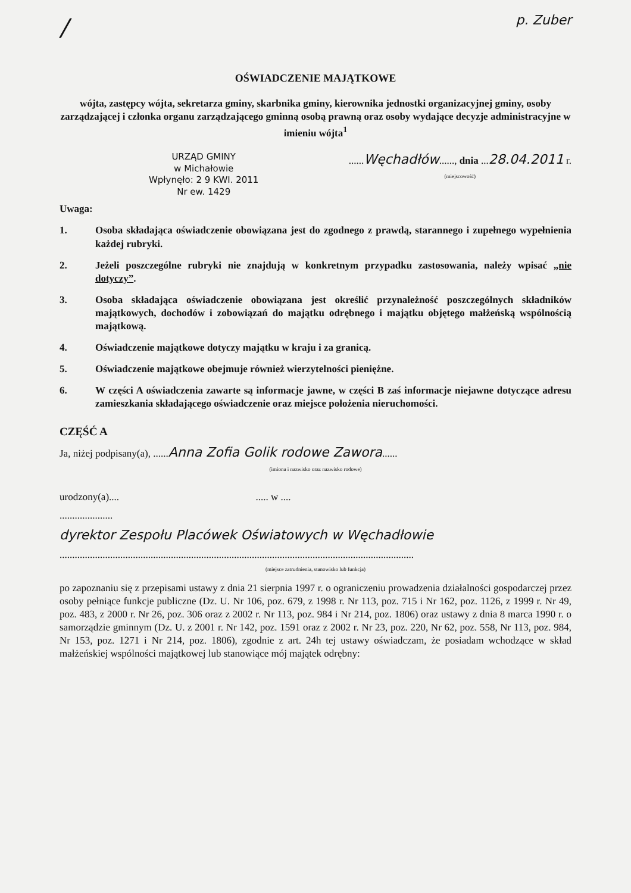/ p. Zuber
OŚWIADCZENIE MAJĄTKOWE
wójta, zastępcy wójta, sekretarza gminy, skarbnika gminy, kierownika jednostki organizacyjnej gminy, osoby zarządzającej i członka organu zarządzającego gminną osobą prawną oraz osoby wydające decyzje administracyjne w imieniu wójta<sup>1</sup>
URZĄD GMINY
w Michałowie
Wpłynęło: 2 9 KWI. 2011
Nr ew. 1429
......Węchadłów......, dnia ...28.04.2011 r.
(miejscowość)
Uwaga:
1. Osoba składająca oświadczenie obowiązana jest do zgodnego z prawdą, starannego i zupełnego wypełnienia każdej rubryki.
2. Jeżeli poszczególne rubryki nie znajdują w konkretnym przypadku zastosowania, należy wpisać „nie dotyczy”.
3. Osoba składająca oświadczenie obowiązana jest określić przynależność poszczególnych składników majątkowych, dochodów i zobowiązań do majątku odrębnego i majątku objętego małżeńską wspólnością majątkową.
4. Oświadczenie majątkowe dotyczy majątku w kraju i za granicą.
5. Oświadczenie majątkowe obejmuje również wierzytelności pieniężne.
6. W części A oświadczenia zawarte są informacje jawne, w części B zaś informacje niejawne dotyczące adresu zamieszkania składającego oświadczenie oraz miejsce położenia nieruchomości.
CZĘŚĆ A
Ja, niżej podpisany(a), ......Anna Zofia Golik rodowe Zawora......
(imiona i nazwisko oraz nazwisko rodowe)
urodzony(a).... ..... w ....
.....................
dyrektor Zespołu Placówek Oświatowych w Węchadłowie
............................................................................................................................................
(miejsce zatrudnienia, stanowisko lub funkcja)
po zapoznaniu się z przepisami ustawy z dnia 21 sierpnia 1997 r. o ograniczeniu prowadzenia działalności gospodarczej przez osoby pełniące funkcje publiczne (Dz. U. Nr 106, poz. 679, z 1998 r. Nr 113, poz. 715 i Nr 162, poz. 1126, z 1999 r. Nr 49, poz. 483, z 2000 r. Nr 26, poz. 306 oraz z 2002 r. Nr 113, poz. 984 i Nr 214, poz. 1806) oraz ustawy z dnia 8 marca 1990 r. o samorządzie gminnym (Dz. U. z 2001 r. Nr 142, poz. 1591 oraz z 2002 r. Nr 23, poz. 220, Nr 62, poz. 558, Nr 113, poz. 984, Nr 153, poz. 1271 i Nr 214, poz. 1806), zgodnie z art. 24h tej ustawy oświadczam, że posiadam wchodzące w skład małżeńskiej wspólności majątkowej lub stanowiące mój majątek odrębny: